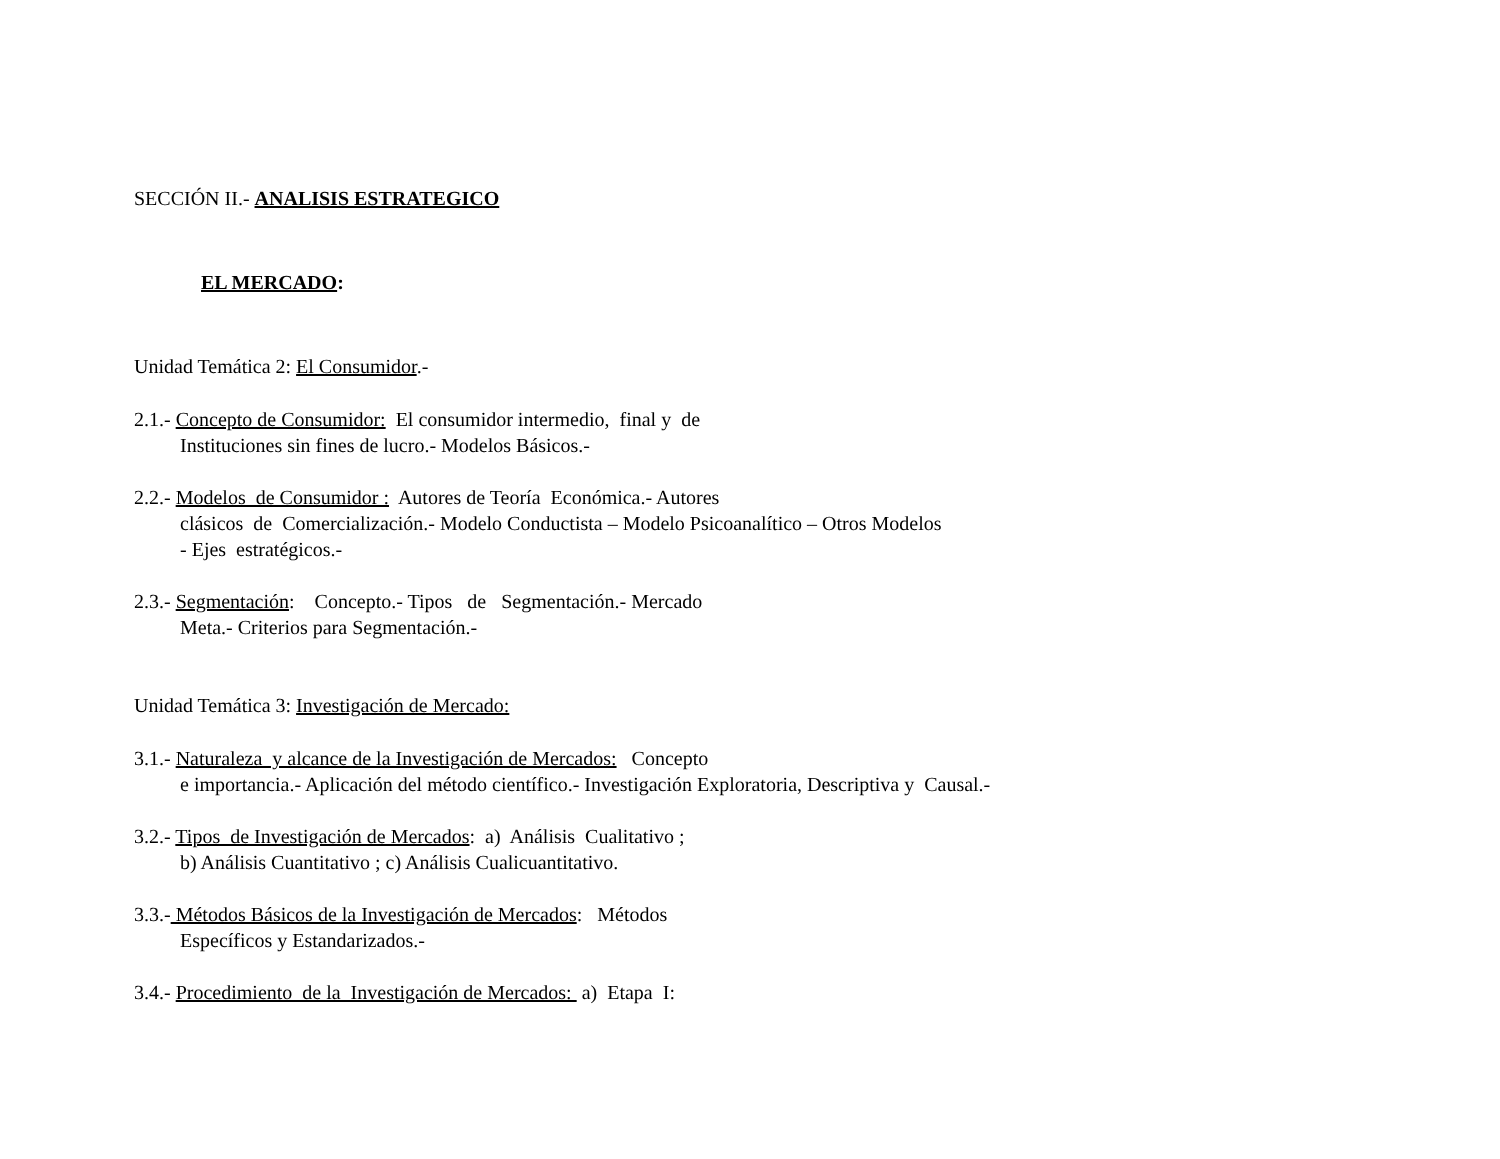SECCIÓN II.- ANALISIS ESTRATEGICO
EL MERCADO:
Unidad Temática 2: El Consumidor.-
2.1.- Concepto de Consumidor: El consumidor intermedio, final y de
Instituciones sin fines de lucro.- Modelos Básicos.-
2.2.- Modelos de Consumidor : Autores de Teoría Económica.- Autores
clásicos de Comercialización.- Modelo Conductista – Modelo Psicoanalítico – Otros Modelos
- Ejes estratégicos.-
2.3.- Segmentación: Concepto.- Tipos de Segmentación.- Mercado
Meta.- Criterios para Segmentación.-
Unidad Temática 3: Investigación de Mercado:
3.1.- Naturaleza y alcance de la Investigación de Mercados: Concepto
e importancia.- Aplicación del método científico.- Investigación Exploratoria, Descriptiva y Causal.-
3.2.- Tipos de Investigación de Mercados: a) Análisis Cualitativo ;
b) Análisis Cuantitativo ; c) Análisis Cualicuantitativo.
3.3.- Métodos Básicos de la Investigación de Mercados: Métodos
Específicos y Estandarizados.-
3.4.- Procedimiento de la Investigación de Mercados: a) Etapa I: